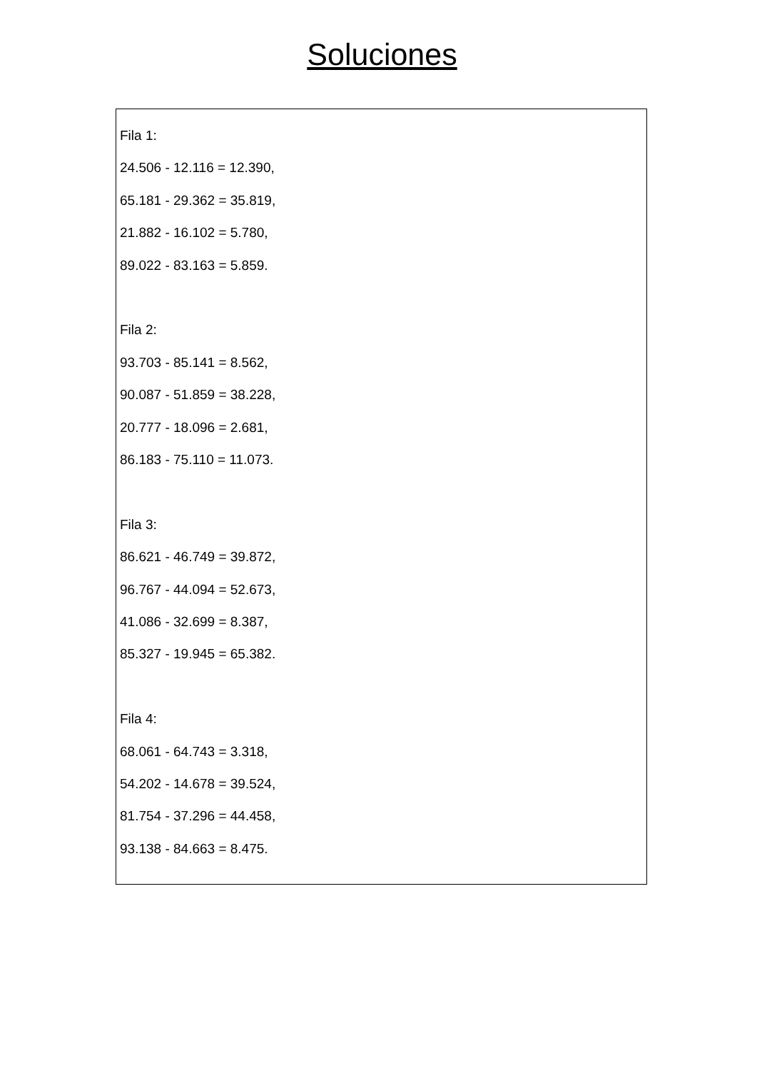Soluciones
Fila 1:
24.506 - 12.116 = 12.390,
65.181 - 29.362 = 35.819,
21.882 - 16.102 = 5.780,
89.022 - 83.163 = 5.859.
Fila 2:
93.703 - 85.141 = 8.562,
90.087 - 51.859 = 38.228,
20.777 - 18.096 = 2.681,
86.183 - 75.110 = 11.073.
Fila 3:
86.621 - 46.749 = 39.872,
96.767 - 44.094 = 52.673,
41.086 - 32.699 = 8.387,
85.327 - 19.945 = 65.382.
Fila 4:
68.061 - 64.743 = 3.318,
54.202 - 14.678 = 39.524,
81.754 - 37.296 = 44.458,
93.138 - 84.663 = 8.475.